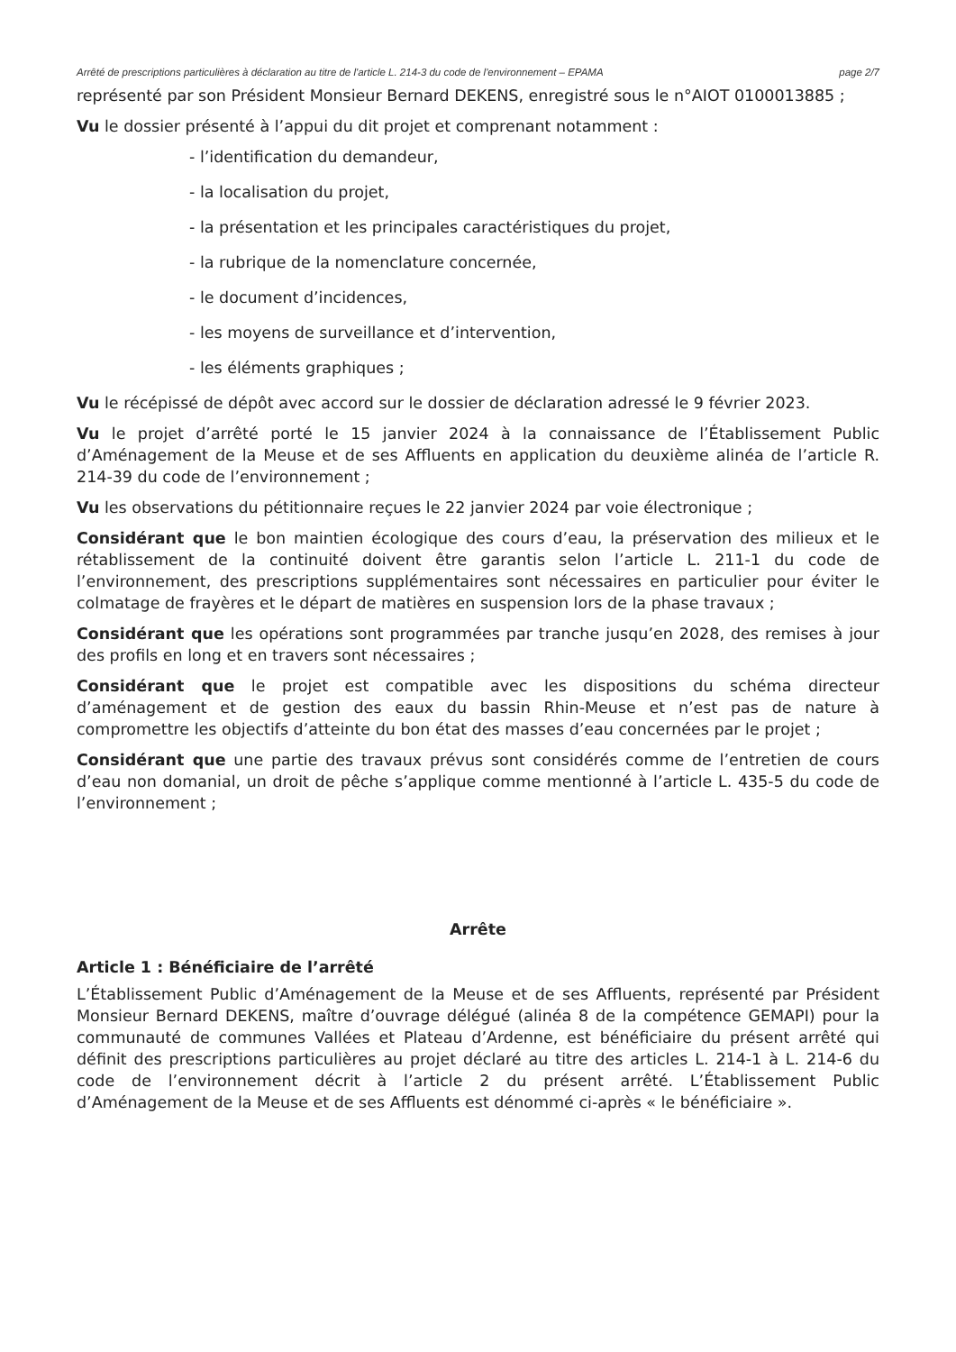Arrêté de prescriptions particulières à déclaration au titre de l'article L. 214-3 du code de l'environnement – EPAMA page 2/7
représenté par son Président Monsieur Bernard DEKENS, enregistré sous le n°AIOT 0100013885 ;
Vu le dossier présenté à l’appui du dit projet et comprenant notamment :
- l’identification du demandeur,
- la localisation du projet,
- la présentation et les principales caractéristiques du projet,
- la rubrique de la nomenclature concernée,
- le document d’incidences,
- les moyens de surveillance et d’intervention,
- les éléments graphiques ;
Vu le récépissé de dépôt avec accord sur le dossier de déclaration adressé le 9 février 2023.
Vu le projet d’arrêté porté le 15 janvier 2024 à la connaissance de l’Établissement Public d’Aménagement de la Meuse et de ses Affluents en application du deuxième alinéa de l’article R. 214-39 du code de l’environnement ;
Vu les observations du pétitionnaire reçues le 22 janvier 2024 par voie électronique ;
Considérant que le bon maintien écologique des cours d’eau, la préservation des milieux et le rétablissement de la continuité doivent être garantis selon l’article L. 211-1 du code de l’environnement, des prescriptions supplémentaires sont nécessaires en particulier pour éviter le colmatage de frayères et le départ de matières en suspension lors de la phase travaux ;
Considérant que les opérations sont programmées par tranche jusqu’en 2028, des remises à jour des profils en long et en travers sont nécessaires ;
Considérant que le projet est compatible avec les dispositions du schéma directeur d’aménagement et de gestion des eaux du bassin Rhin-Meuse et n’est pas de nature à compromettre les objectifs d’atteinte du bon état des masses d’eau concernées par le projet ;
Considérant que une partie des travaux prévus sont considérés comme de l’entretien de cours d’eau non domanial, un droit de pêche s’applique comme mentionné à l’article L. 435-5 du code de l’environnement ;
Arrête
Article 1 : Bénéficiaire de l’arrêté
L’Établissement Public d’Aménagement de la Meuse et de ses Affluents, représenté par Président Monsieur Bernard DEKENS, maître d’ouvrage délégué (alinéa 8 de la compétence GEMAPI) pour la communauté de communes Vallées et Plateau d’Ardenne, est bénéficiaire du présent arrêté qui définit des prescriptions particulières au projet déclaré au titre des articles L. 214-1 à L. 214-6 du code de l’environnement décrit à l’article 2 du présent arrêté. L’Établissement Public d’Aménagement de la Meuse et de ses Affluents est dénommé ci-après « le bénéficiaire ».